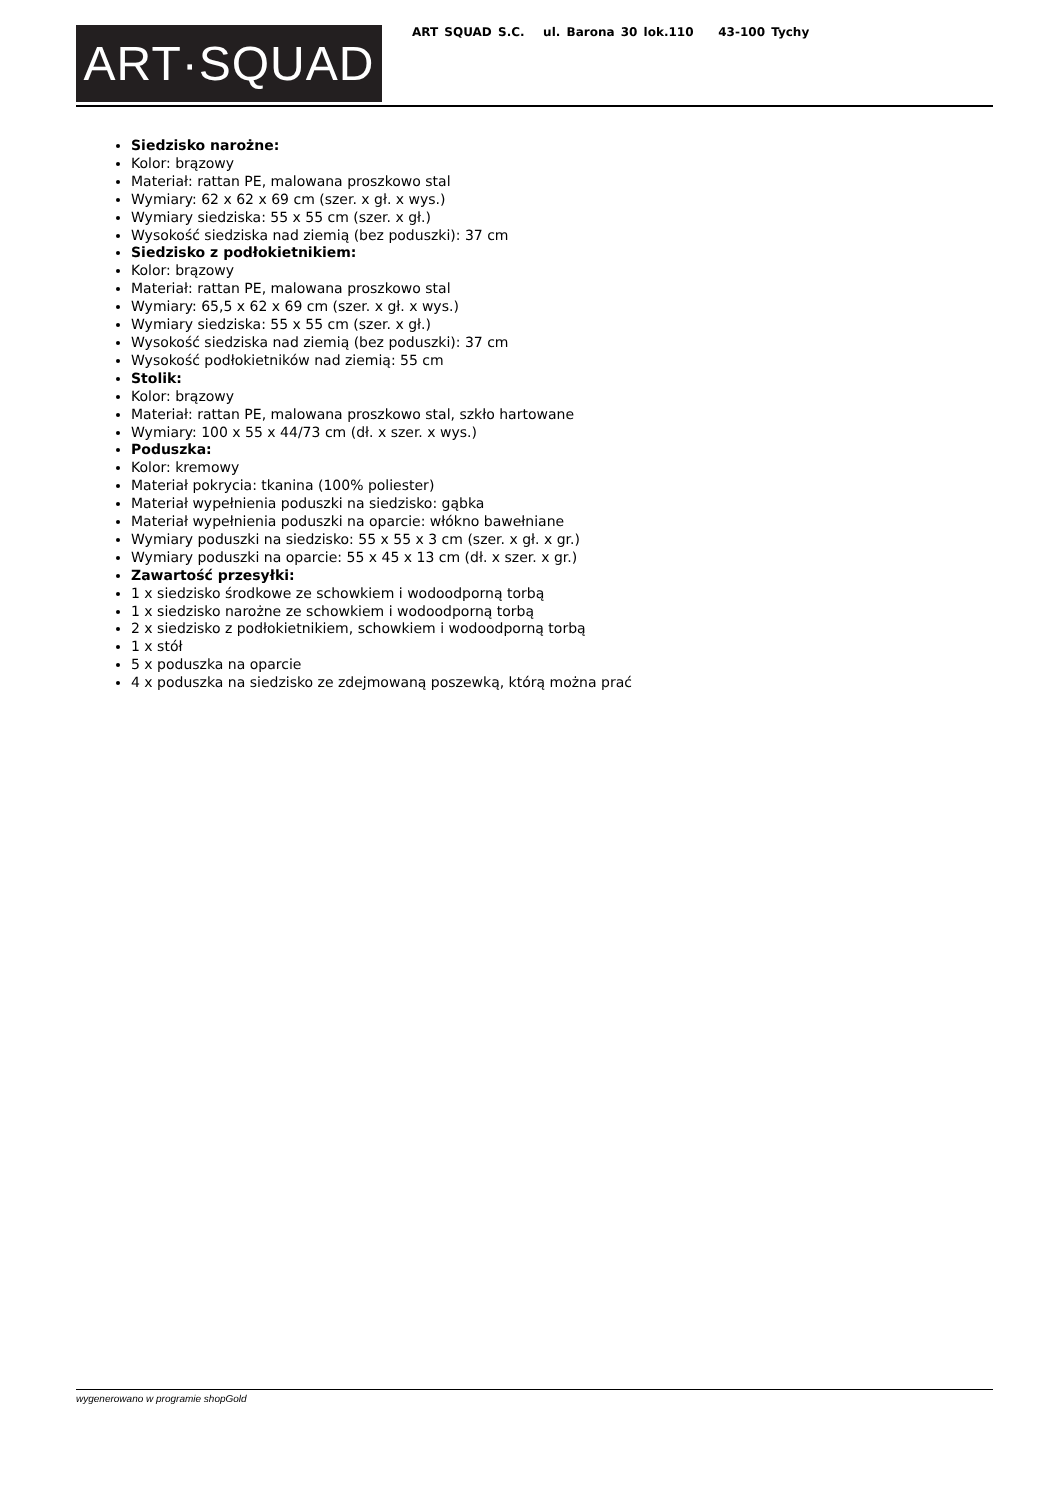ART·SQUAD
ART SQUAD S.C. ul. Barona 30 lok.110 43-100 Tychy
Siedzisko narożne:
Kolor: brązowy
Materiał: rattan PE, malowana proszkowo stal
Wymiary: 62 x 62 x 69 cm (szer. x gł. x wys.)
Wymiary siedziska: 55 x 55 cm (szer. x gł.)
Wysokość siedziska nad ziemią (bez poduszki): 37 cm
Siedzisko z podłokietnikiem:
Kolor: brązowy
Materiał: rattan PE, malowana proszkowo stal
Wymiary: 65,5 x 62 x 69 cm (szer. x gł. x wys.)
Wymiary siedziska: 55 x 55 cm (szer. x gł.)
Wysokość siedziska nad ziemią (bez poduszki): 37 cm
Wysokość podłokietników nad ziemią: 55 cm
Stolik:
Kolor: brązowy
Materiał: rattan PE, malowana proszkowo stal, szkło hartowane
Wymiary: 100 x 55 x 44/73 cm (dł. x szer. x wys.)
Poduszka:
Kolor: kremowy
Materiał pokrycia: tkanina (100% poliester)
Materiał wypełnienia poduszki na siedzisko: gąbka
Materiał wypełnienia poduszki na oparcie: włókno bawełniane
Wymiary poduszki na siedzisko: 55 x 55 x 3 cm (szer. x gł. x gr.)
Wymiary poduszki na oparcie: 55 x 45 x 13 cm (dł. x szer. x gr.)
Zawartość przesyłki:
1 x siedzisko środkowe ze schowkiem i wodoodporną torbą
1 x siedzisko narożne ze schowkiem i wodoodporną torbą
2 x siedzisko z podłokietnikiem, schowkiem i wodoodporną torbą
1 x stół
5 x poduszka na oparcie
4 x poduszka na siedzisko ze zdejmowaną poszewką, którą można prać
wygenerowano w programie shopGold